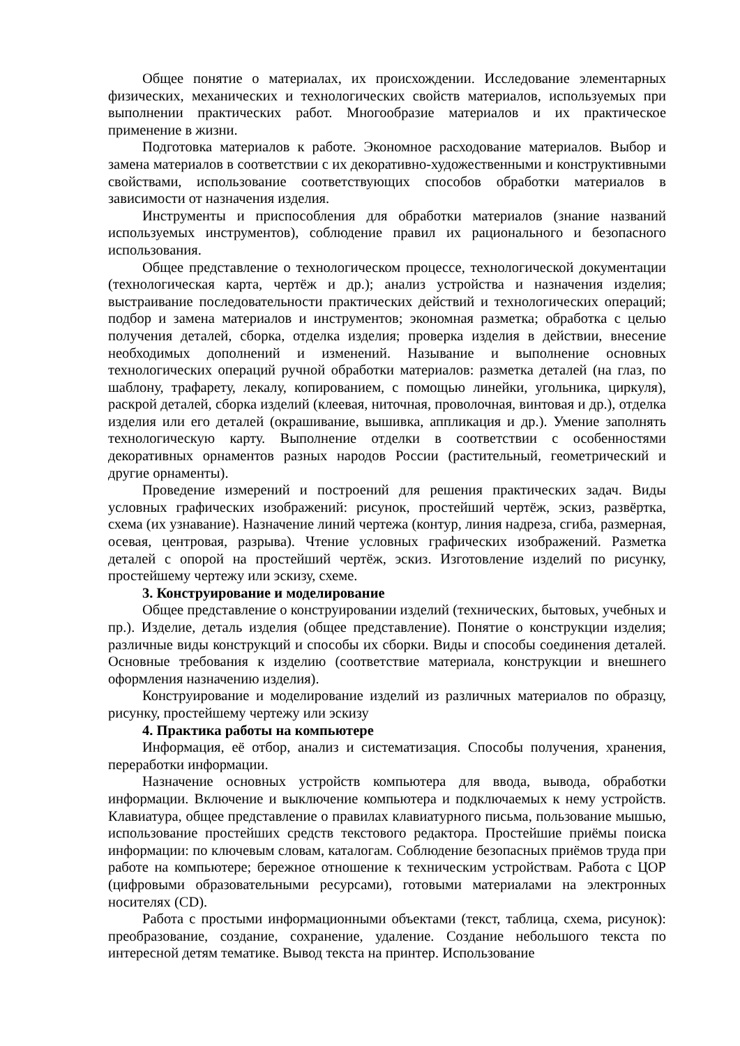Общее понятие о материалах, их происхождении. Исследование элементарных физических, механических и технологических свойств материалов, используемых при выполнении практических работ. Многообразие материалов и их практическое применение в жизни.
Подготовка материалов к работе. Экономное расходование материалов. Выбор и замена материалов в соответствии с их декоративно-художественными и конструктивными свойствами, использование соответствующих способов обработки материалов в зависимости от назначения изделия.
Инструменты и приспособления для обработки материалов (знание названий используемых инструментов), соблюдение правил их рационального и безопасного использования.
Общее представление о технологическом процессе, технологической документации (технологическая карта, чертёж и др.); анализ устройства и назначения изделия; выстраивание последовательности практических действий и технологических операций; подбор и замена материалов и инструментов; экономная разметка; обработка с целью получения деталей, сборка, отделка изделия; проверка изделия в действии, внесение необходимых дополнений и изменений. Называние и выполнение основных технологических операций ручной обработки материалов: разметка деталей (на глаз, по шаблону, трафарету, лекалу, копированием, с помощью линейки, угольника, циркуля), раскрой деталей, сборка изделий (клеевая, ниточная, проволочная, винтовая и др.), отделка изделия или его деталей (окрашивание, вышивка, аппликация и др.). Умение заполнять технологическую карту. Выполнение отделки в соответствии с особенностями декоративных орнаментов разных народов России (растительный, геометрический и другие орнаменты).
Проведение измерений и построений для решения практических задач. Виды условных графических изображений: рисунок, простейший чертёж, эскиз, развёртка, схема (их узнавание). Назначение линий чертежа (контур, линия надреза, сгиба, размерная, осевая, центровая, разрыва). Чтение условных графических изображений. Разметка деталей с опорой на простейший чертёж, эскиз. Изготовление изделий по рисунку, простейшему чертежу или эскизу, схеме.
3. Конструирование и моделирование
Общее представление о конструировании изделий (технических, бытовых, учебных и пр.). Изделие, деталь изделия (общее представление). Понятие о конструкции изделия; различные виды конструкций и способы их сборки. Виды и способы соединения деталей. Основные требования к изделию (соответствие материала, конструкции и внешнего оформления назначению изделия).
Конструирование и моделирование изделий из различных материалов по образцу, рисунку, простейшему чертежу или эскизу
4. Практика работы на компьютере
Информация, её отбор, анализ и систематизация. Способы получения, хранения, переработки информации.
Назначение основных устройств компьютера для ввода, вывода, обработки информации. Включение и выключение компьютера и подключаемых к нему устройств. Клавиатура, общее представление о правилах клавиатурного письма, пользование мышью, использование простейших средств текстового редактора. Простейшие приёмы поиска информации: по ключевым словам, каталогам. Соблюдение безопасных приёмов труда при работе на компьютере; бережное отношение к техническим устройствам. Работа с ЦОР (цифровыми образовательными ресурсами), готовыми материалами на электронных носителях (CD).
Работа с простыми информационными объектами (текст, таблица, схема, рисунок): преобразование, создание, сохранение, удаление. Создание небольшого текста по интересной детям тематике. Вывод текста на принтер. Использование